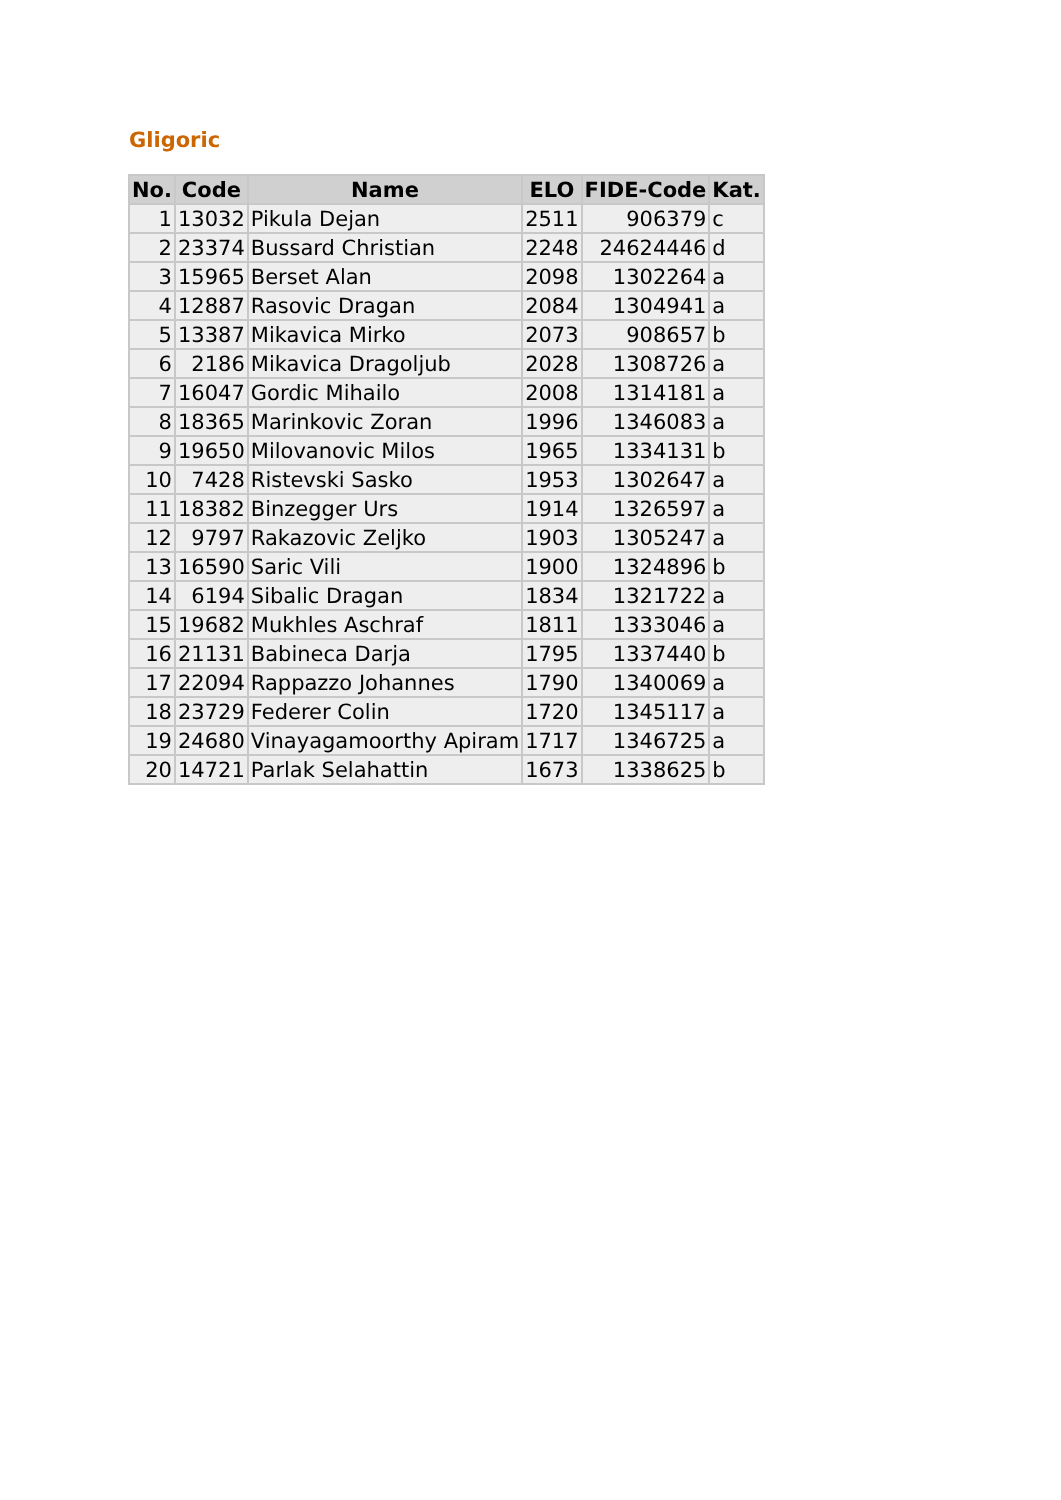Gligoric
| No. | Code | Name | ELO | FIDE-Code | Kat. |
| --- | --- | --- | --- | --- | --- |
| 1 | 13032 | Pikula Dejan | 2511 | 906379 | c |
| 2 | 23374 | Bussard Christian | 2248 | 24624446 | d |
| 3 | 15965 | Berset Alan | 2098 | 1302264 | a |
| 4 | 12887 | Rasovic Dragan | 2084 | 1304941 | a |
| 5 | 13387 | Mikavica Mirko | 2073 | 908657 | b |
| 6 | 2186 | Mikavica Dragoljub | 2028 | 1308726 | a |
| 7 | 16047 | Gordic Mihailo | 2008 | 1314181 | a |
| 8 | 18365 | Marinkovic Zoran | 1996 | 1346083 | a |
| 9 | 19650 | Milovanovic Milos | 1965 | 1334131 | b |
| 10 | 7428 | Ristevski Sasko | 1953 | 1302647 | a |
| 11 | 18382 | Binzegger Urs | 1914 | 1326597 | a |
| 12 | 9797 | Rakazovic Zeljko | 1903 | 1305247 | a |
| 13 | 16590 | Saric Vili | 1900 | 1324896 | b |
| 14 | 6194 | Sibalic Dragan | 1834 | 1321722 | a |
| 15 | 19682 | Mukhles Aschraf | 1811 | 1333046 | a |
| 16 | 21131 | Babineca Darja | 1795 | 1337440 | b |
| 17 | 22094 | Rappazzo Johannes | 1790 | 1340069 | a |
| 18 | 23729 | Federer Colin | 1720 | 1345117 | a |
| 19 | 24680 | Vinayagamoorthy Apiram | 1717 | 1346725 | a |
| 20 | 14721 | Parlak Selahattin | 1673 | 1338625 | b |